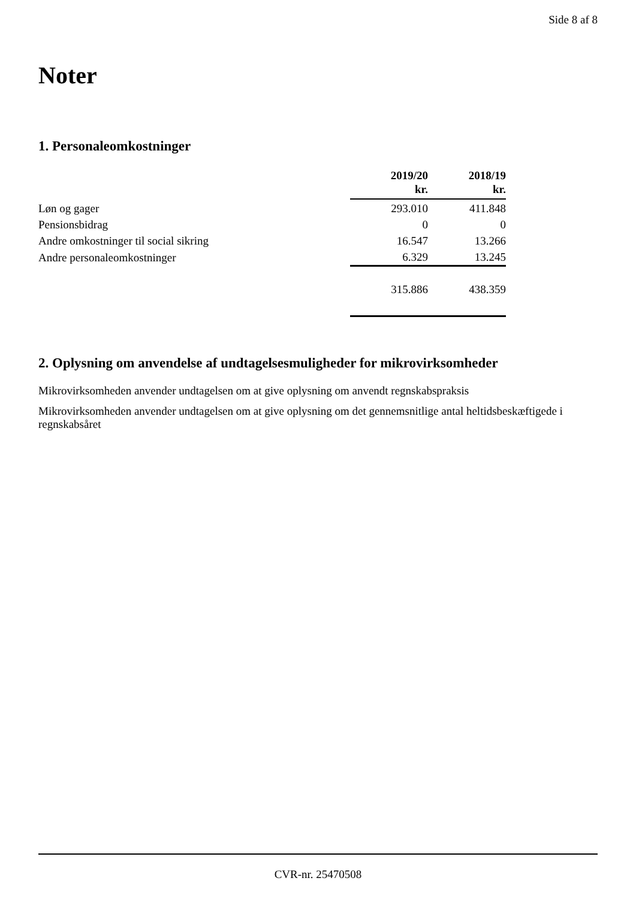Side 8 af 8
Noter
1. Personaleomkostninger
| | 2019/20 kr. | 2018/19 kr. |
| Løn og gager | 293.010 | 411.848 |
| Pensionsbidrag | 0 | 0 |
| Andre omkostninger til social sikring | 16.547 | 13.266 |
| Andre personaleomkostninger | 6.329 | 13.245 |
| | 315.886 | 438.359 |
2. Oplysning om anvendelse af undtagelsesmuligheder for mikrovirksomheder
Mikrovirksomheden anvender undtagelsen om at give oplysning om anvendt regnskabspraksis
Mikrovirksomheden anvender undtagelsen om at give oplysning om det gennemsnitlige antal heltidsbeskæftigede i regnskabsåret
CVR-nr. 25470508